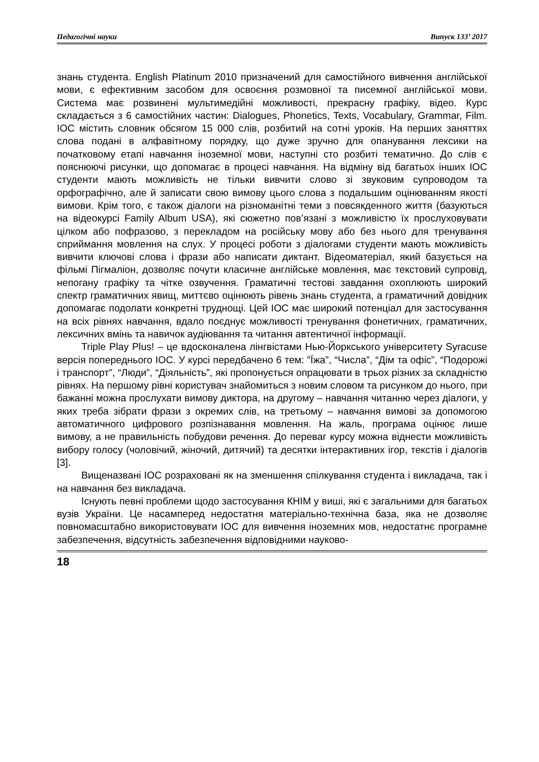Педагогічні науки Випуск 133’ 2017
знань студента. English Platinum 2010 призначений для самостійного вивчення англійської мови, є ефективним засобом для освоєння розмовної та писемної англійської мови. Система має розвинені мультимедійні можливості, прекрасну графіку, відео. Курс складається з 6 самостійних частин: Dialogues, Phonetics, Texts, Vocabulary, Grammar, Film. ІОС містить словник обсягом 15 000 слів, розбитий на сотні уроків. На перших заняттях слова подані в алфавітному порядку, що дуже зручно для опанування лексики на початковому етапі навчання іноземної мови, наступні сто розбиті тематично. До слів є пояснюючі рисунки, що допомагає в процесі навчання. На відміну від багатьох інших ІОС студенти мають можливість не тільки вивчити слово зі звуковим супроводом та орфографічно, але й записати свою вимову цього слова з подальшим оцінюванням якості вимови. Крім того, є також діалоги на різноманітні теми з повсякденного життя (базуються на відеокурсі Family Album USA), які сюжетно пов’язані з можливістю їх прослуховувати цілком або пофразово, з перекладом на російську мову або без нього для тренування сприймання мовлення на слух. У процесі роботи з діалогами студенти мають можливість вивчити ключові слова і фрази або написати диктант. Відеоматеріал, який базується на фільмі Пігмаліон, дозволяє почути класичне англійське мовлення, має текстовий супровід, непогану графіку та чітке озвучення. Граматичні тестові завдання охоплюють широкий спектр граматичних явищ, миттєво оцінюють рівень знань студента, а граматичний довідник допомагає подолати конкретні труднощі. Цей ІОС має широкий потенціал для застосування на всіх рівнях навчання, вдало поєднує можливості тренування фонетичних, граматичних, лексичних вмінь та навичок аудіювання та читання автентичної інформації.
Triple Play Plus! – це вдосконалена лінгвістами Нью-Йоркського університету Syracuse версія попереднього ІОС. У курсі передбачено 6 тем: ”Їжа”, “Числа”, “Дім та офіс”, “Подорожі і транспорт”, “Люди”, “Діяльність”, які пропонується опрацювати в трьох різних за складністю рівнях. На першому рівні користувач знайомиться з новим словом та рисунком до нього, при бажанні можна прослухати вимову диктора, на другому – навчання читанню через діалоги, у яких треба зібрати фрази з окремих слів, на третьому – навчання вимові за допомогою автоматичного цифрового розпізнавання мовлення. На жаль, програма оцінює лише вимову, а не правильність побудови речення. До переваг курсу можна віднести можливість вибору голосу (чоловічий, жіночий, дитячий) та десятки інтерактивних ігор, текстів і діалогів [3].
Вищеназвані ІОС розраховані як на зменшення спілкування студента і викладача, так і на навчання без викладача.
Існують певні проблеми щодо застосування КНІМ у виші, які є загальними для багатьох вузів України. Це насамперед недостатня матеріально-технічна база, яка не дозволяє повномасштабно використовувати ІОС для вивчення іноземних мов, недостатнє програмне забезпечення, відсутність забезпечення відповідними науково-
18